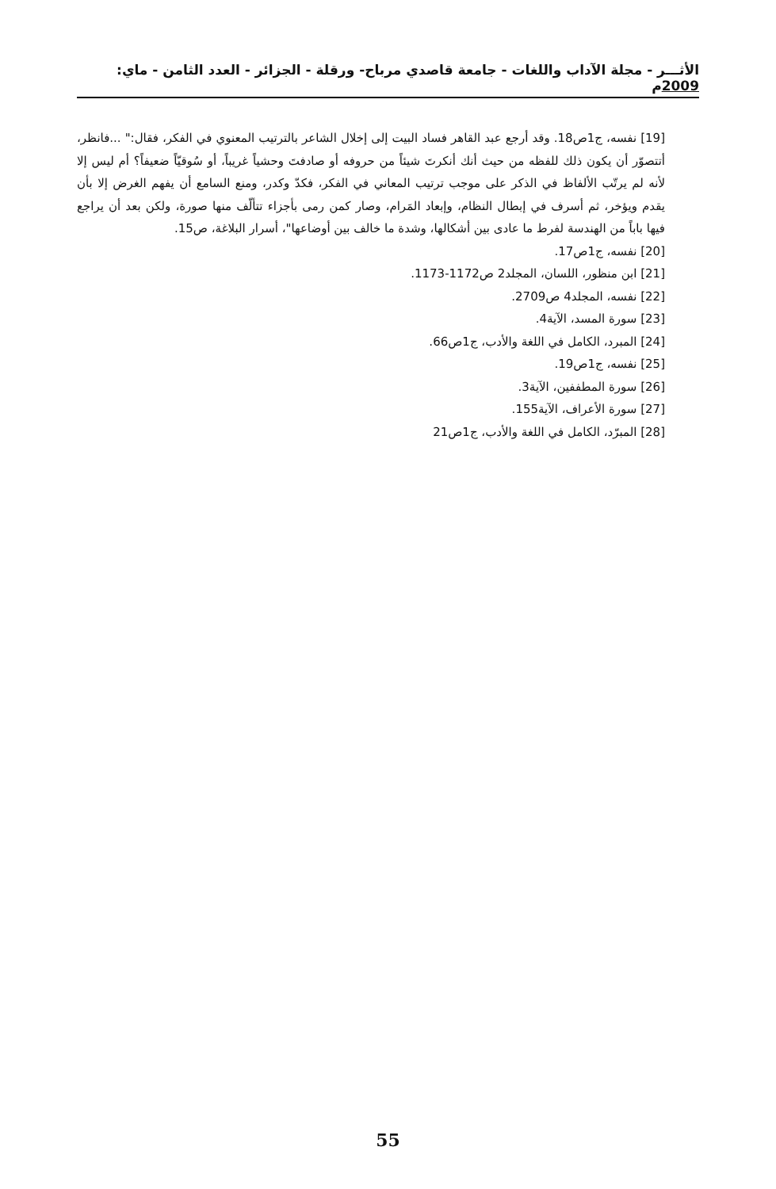الأثـــر - مجلة الآداب واللغات - جامعة قاصدي مرباح- ورقلة - الجزائر - العدد الثامن - ماي: 2009م
[19] نفسه، ج1ص18. وقد أرجع عبد القاهر فساد البيت إلى إخلال الشاعر بالترتيب المعنوي في الفكر، فقال:" ...فانظر، أتتصوّر أن يكون ذلك للفظه من حيث أنك أنكرتَ شيئاً من حروفه أو صادفتَ وحشياً غريباً، أو سُوقيّاً ضعيفاً؟ أم ليس إلا لأنه لم يرتّب الألفاظ في الذكر على موجب ترتيب المعاني في الفكر، فكدّ وكدر، ومنع السامع أن يفهم الغرض إلا بأن يقدم ويؤخر، ثم أسرف في إبطال النظام، وإبعاد المَرام، وصار كمن رمى بأجزاء تتألّف منها صورة، ولكن بعد أن يراجع فيها باباً من الهندسة لفرط ما عادى بين أشكالها، وشدة ما خالف بين أوضاعها"، أسرار البلاغة، ص15.
[20] نفسه، ج1ص17.
[21] ابن منظور، اللسان، المجلد2 ص1172-1173.
[22] نفسه، المجلد4 ص2709.
[23] سورة المسد، الآية4.
[24] المبرد، الكامل في اللغة والأدب، ج1ص66.
[25] نفسه، ج1ص19.
[26] سورة المطففين، الآية3.
[27] سورة الأعراف، الآية155.
[28] المبرّد، الكامل في اللغة والأدب، ج1ص21
55